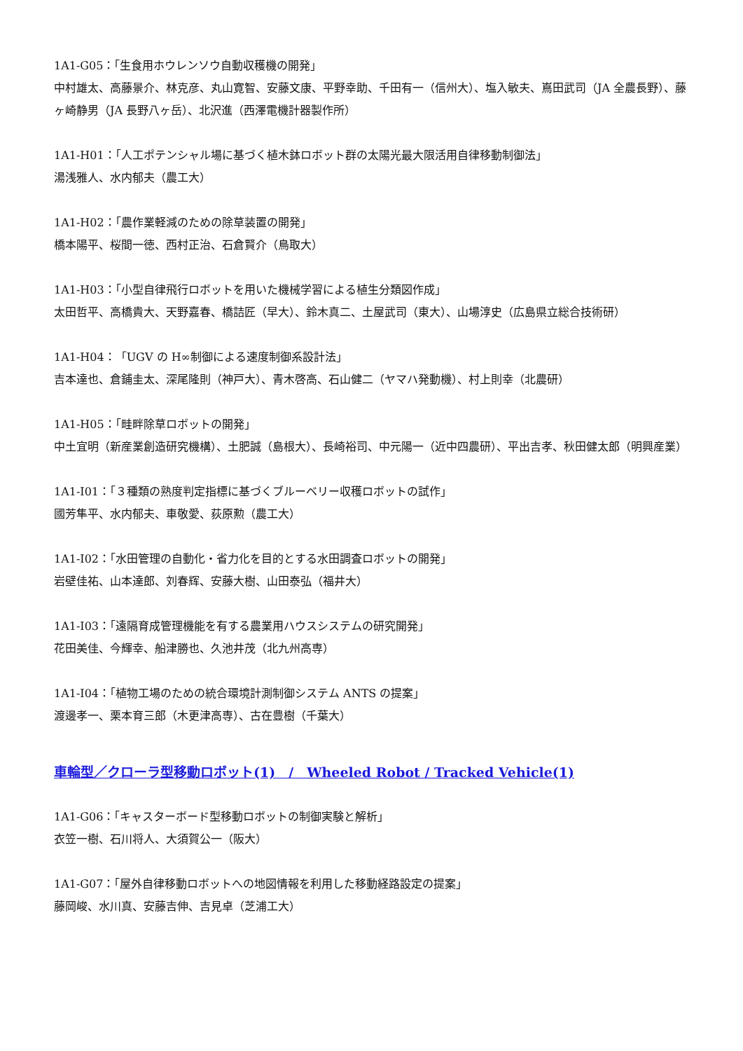1A1-G05：「生食用ホウレンソウ自動収穫機の開発」
中村雄太、高藤景介、林克彦、丸山寛智、安藤文康、平野幸助、千田有一（信州大）、塩入敏夫、嶌田武司（JA 全農長野）、藤ヶ崎静男（JA 長野八ヶ岳）、北沢進（西澤電機計器製作所）
1A1-H01：「人工ポテンシャル場に基づく植木鉢ロボット群の太陽光最大限活用自律移動制御法」
湯浅雅人、水内郁夫（農工大）
1A1-H02：「農作業軽減のための除草装置の開発」
橋本陽平、桜間一徳、西村正治、石倉賢介（鳥取大）
1A1-H03：「小型自律飛行ロボットを用いた機械学習による植生分類図作成」
太田哲平、高橋貴大、天野嘉春、橋詰匠（早大）、鈴木真二、土屋武司（東大）、山場淳史（広島県立総合技術研）
1A1-H04：「UGV の H∞制御による速度制御系設計法」
吉本達也、倉鋪圭太、深尾隆則（神戸大）、青木啓高、石山健二（ヤマハ発動機）、村上則幸（北農研）
1A1-H05：「畦畔除草ロボットの開発」
中土宜明（新産業創造研究機構）、土肥誠（島根大）、長崎裕司、中元陽一（近中四農研）、平出吉孝、秋田健太郎（明興産業）
1A1-I01：「３種類の熟度判定指標に基づくブルーベリー収穫ロボットの試作」
國芳隼平、水内郁夫、車敬愛、荻原勲（農工大）
1A1-I02：「水田管理の自動化・省力化を目的とする水田調査ロボットの開発」
岩壁佳祐、山本達郎、刘春辉、安藤大樹、山田泰弘（福井大）
1A1-I03：「遠隔育成管理機能を有する農業用ハウスシステムの研究開発」
花田美佳、今輝幸、船津勝也、久池井茂（北九州高専）
1A1-I04：「植物工場のための統合環境計測制御システム ANTS の提案」
渡邊孝一、栗本育三郎（木更津高専）、古在豊樹（千葉大）
車輪型／クローラ型移動ロボット(1)　/　Wheeled Robot / Tracked Vehicle(1)
1A1-G06：「キャスターボード型移動ロボットの制御実験と解析」
衣笠一樹、石川将人、大須賀公一（阪大）
1A1-G07：「屋外自律移動ロボットへの地図情報を利用した移動経路設定の提案」
藤岡峻、水川真、安藤吉伸、吉見卓（芝浦工大）